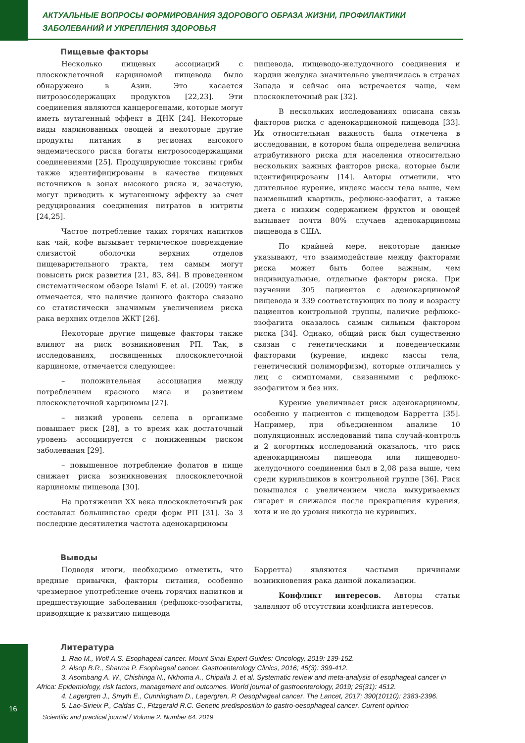АКТУАЛЬНЫЕ ВОПРОСЫ ФОРМИРОВАНИЯ ЗДОРОВОГО ОБРАЗА ЖИЗНИ, ПРОФИЛАКТИКИ
ЗАБОЛЕВАНИЙ И УКРЕПЛЕНИЯ ЗДОРОВЬЯ
Пищевые факторы
Несколько пищевых ассоциаций с плоскоклеточной карциномой пищевода было обнаружено в Азии. Это касается нитрозосодержащих продуктов [22,23]. Эти соединения являются канцерогенами, которые могут иметь мутагенный эффект в ДНК [24]. Некоторые виды маринованных овощей и некоторые другие продукты питания в регионах высокого эндемического риска богаты нитрозосодержащими соединениями [25]. Продуцирующие токсины грибы также идентифицированы в качестве пищевых источников в зонах высокого риска и, зачастую, могут приводить к мутагенному эффекту за счет редуцирования соединения нитратов в нитриты [24,25].
Частое потребление таких горячих напитков как чай, кофе вызывает термическое повреждение слизистой оболочки верхних отделов пищеварительного тракта, тем самым могут повысить риск развития [21, 83, 84]. В проведенном систематическом обзоре Islami F. et al. (2009) также отмечается, что наличие данного фактора связано со статистически значимым увеличением риска рака верхних отделов ЖКТ [26].
Некоторые другие пищевые факторы также влияют на риск возникновения РП. Так, в исследованиях, посвященных плоскоклеточной карциноме, отмечается следующее:
– положительная ассоциация между потреблением красного мяса и развитием плоскоклеточной карциномы [27].
– низкий уровень селена в организме повышает риск [28], в то время как достаточный уровень ассоциируется с пониженным риском заболевания [29].
– повышенное потребление фолатов в пище снижает риска возникновения плоскоклеточной карциномы пищевода [30].
На протяжении XX века плоскоклеточный рак составлял большинство среди форм РП [31]. За 3 последние десятилетия частота аденокарциномы
пищевода, пищеводо-желудочного соединения и кардии желудка значительно увеличилась в странах Запада и сейчас она встречается чаще, чем плоскоклеточный рак [32].
В нескольких исследованиях описана связь факторов риска с аденокарциномой пищевода [33]. Их относительная важность была отмечена в исследовании, в котором была определена величина атрибутивного риска для населения относительно нескольких важных факторов риска, которые были идентифицированы [14]. Авторы отметили, что длительное курение, индекс массы тела выше, чем наименьший квартиль, рефлюкс-эзофагит, а также диета с низким содержанием фруктов и овощей вызывает почти 80% случаев аденокарциномы пищевода в США.
По крайней мере, некоторые данные указывают, что взаимодействие между факторами риска может быть более важным, чем индивидуальные, отдельные факторы риска. При изучении 305 пациентов с аденокарциномой пищевода и 339 соответствующих по полу и возрасту пациентов контрольной группы, наличие рефлюкс-эзофагита оказалось самым сильным фактором риска [34]. Однако, общий риск был существенно связан с генетическими и поведенческими факторами (курение, индекс массы тела, генетический полиморфизм), которые отличались у лиц с симптомами, связанными с рефлюкс-эзофагитом и без них.
Курение увеличивает риск аденокарциномы, особенно у пациентов с пищеводом Барретта [35]. Например, при объединенном анализе 10 популяционных исследований типа случай-контроль и 2 когортных исследований оказалось, что риск аденокарциномы пищевода или пищеводно-желудочного соединения был в 2,08 раза выше, чем среди курильщиков в контрольной группе [36]. Риск повышался с увеличением числа выкуриваемых сигарет и снижался после прекращения курения, хотя и не до уровня никогда не куривших.
Выводы
Подводя итоги, необходимо отметить, что вредные привычки, факторы питания, особенно чрезмерное употребление очень горячих напитков и предшествующие заболевания (рефлюкс-эзофагиты, приводящие к развитию пищевода
Барретта) являются частыми причинами возникновения рака данной локализации.
Конфликт интересов. Авторы статьи заявляют об отсутствии конфликта интересов.
Литература
1. Rao M., Wolf A.S. Esophageal cancer. Mount Sinai Expert Guides: Oncology, 2019: 139-152.
2. Alsop B.R., Sharma P. Esophageal cancer. Gastroenterology Clinics, 2016; 45(3): 399-412.
3. Asombang A. W., Chishinga N., Nkhoma A., Chipaila J. et al. Systematic review and meta-analysis of esophageal cancer in Africa: Epidemiology, risk factors, management and outcomes. World journal of gastroenterology, 2019; 25(31): 4512.
4. Lagergren J., Smyth E., Cunningham D., Lagergren, P. Oesophageal cancer. The Lancet, 2017; 390(10110): 2383-2396.
5. Lao-Sirieix P., Caldas C., Fitzgerald R.C. Genetic predisposition to gastro-oesophageal cancer. Current opinion
16
Scientific and practical journal / Volume 2. Number 64. 2019